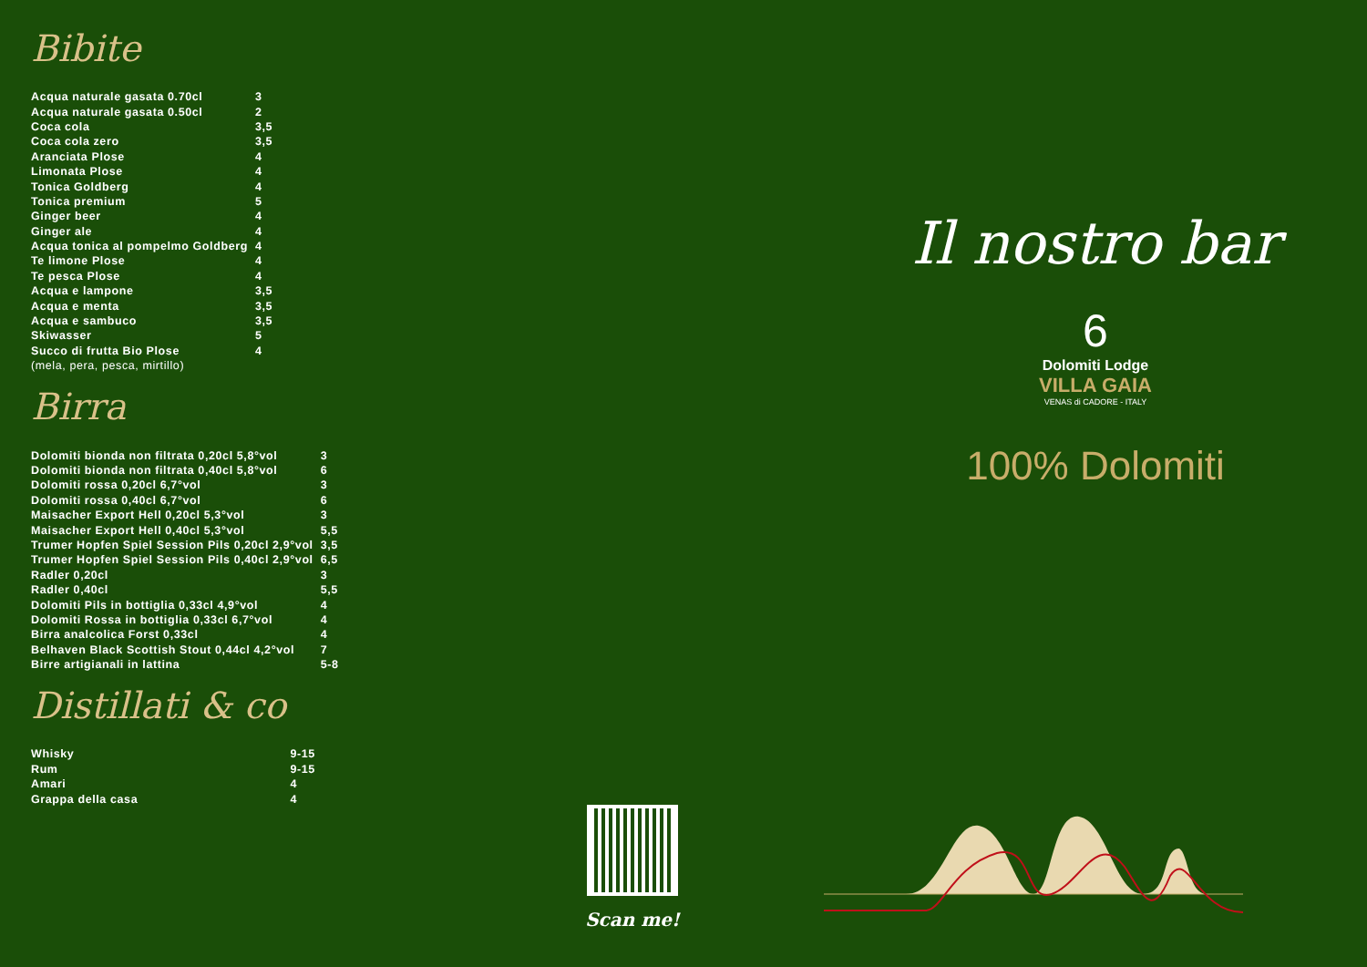Bibite
| Acqua naturale gasata 0.70cl | 3 |
| Acqua naturale gasata 0.50cl | 2 |
| Coca cola | 3,5 |
| Coca cola zero | 3,5 |
| Aranciata Plose | 4 |
| Limonata Plose | 4 |
| Tonica Goldberg | 4 |
| Tonica premium | 5 |
| Ginger beer | 4 |
| Ginger ale | 4 |
| Acqua tonica al pompelmo Goldberg | 4 |
| Te limone Plose | 4 |
| Te pesca Plose | 4 |
| Acqua e lampone | 3,5 |
| Acqua e menta | 3,5 |
| Acqua e sambuco | 3,5 |
| Skiwasser | 5 |
| Succo di frutta Bio Plose | 4 |
| (mela, pera, pesca, mirtillo) | |
Birra
| Dolomiti bionda non filtrata 0,20cl 5,8°vol | 3 |
| Dolomiti bionda non filtrata 0,40cl 5,8°vol | 6 |
| Dolomiti rossa 0,20cl 6,7°vol | 3 |
| Dolomiti rossa 0,40cl 6,7°vol | 6 |
| Maisacher Export Hell 0,20cl 5,3°vol | 3 |
| Maisacher Export Hell 0,40cl 5,3°vol | 5,5 |
| Trumer Hopfen Spiel Session Pils 0,20cl 2,9°vol | 3,5 |
| Trumer Hopfen Spiel Session Pils 0,40cl 2,9°vol | 6,5 |
| Radler 0,20cl | 3 |
| Radler 0,40cl | 5,5 |
| Dolomiti Pils in bottiglia 0,33cl 4,9°vol | 4 |
| Dolomiti Rossa in bottiglia 0,33cl 6,7°vol | 4 |
| Birra analcolica Forst 0,33cl | 4 |
| Belhaven Black Scottish Stout 0,44cl 4,2°vol | 7 |
| Birre artigianali in lattina | 5-8 |
Distillati & co
| Whisky | 9-15 |
| Rum | 9-15 |
| Amari | 4 |
| Grappa della casa | 4 |
Scan me!
Il nostro bar
6
Dolomiti Lodge
VILLA GAIA
VENAS di CADORE - ITALY
100% Dolomiti